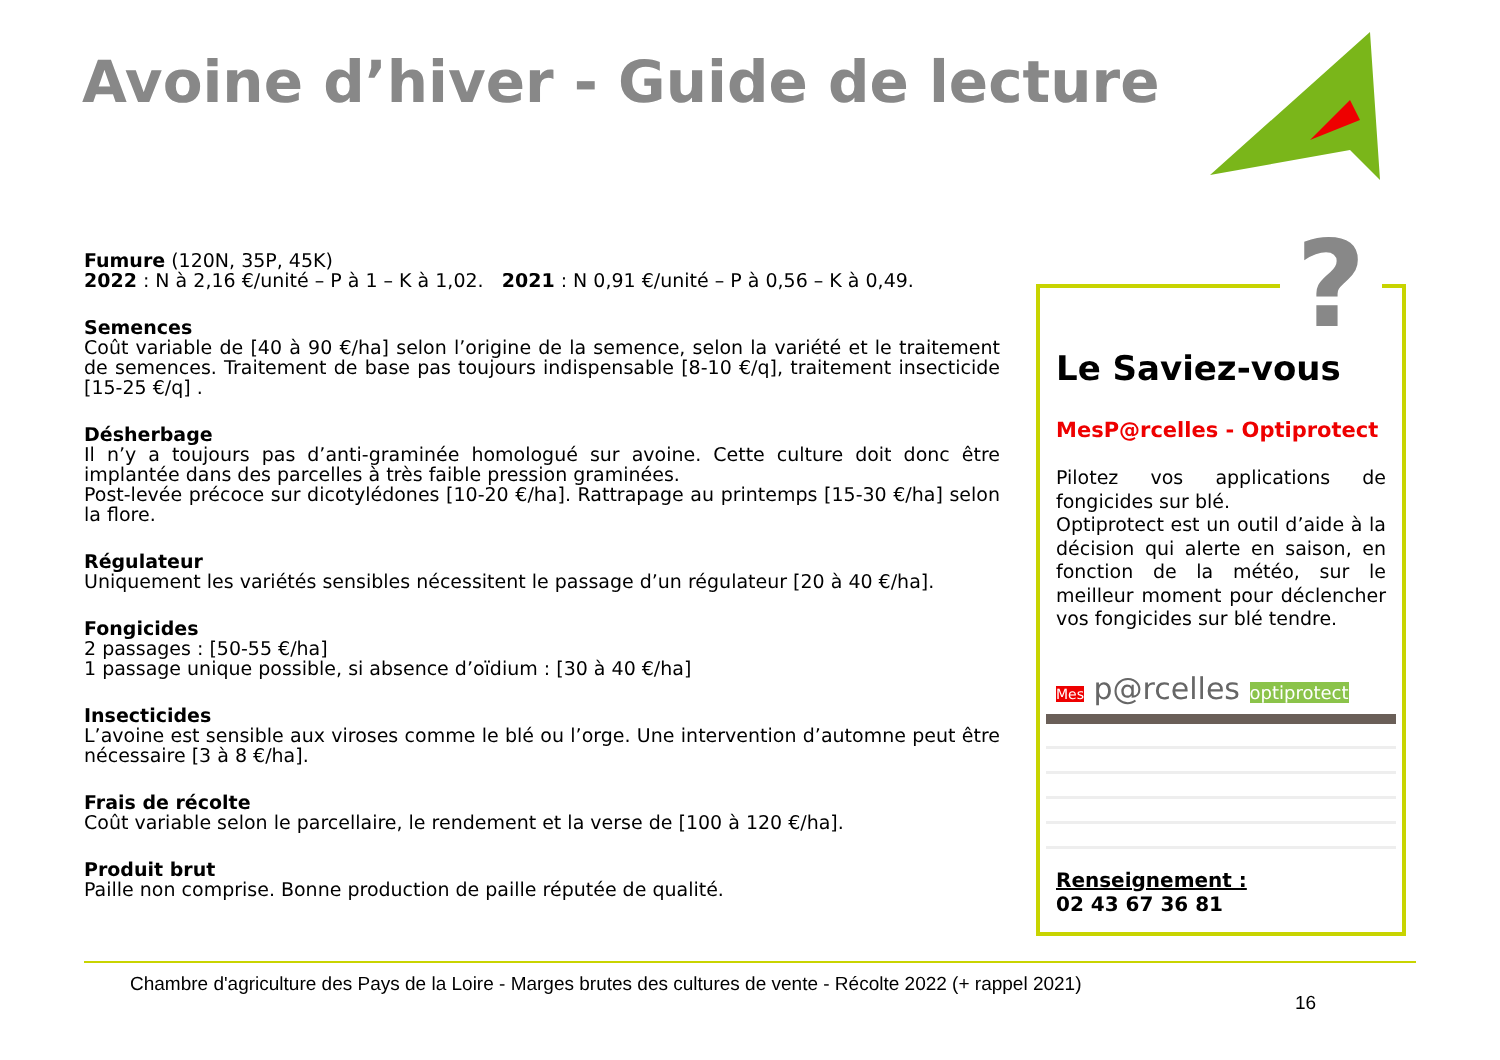Avoine d’hiver - Guide de lecture
Fumure (120N, 35P, 45K)
2022 : N à 2,16 €/unité – P à 1 – K à 1,02. 2021 : N 0,91 €/unité – P à 0,56 – K à 0,49.
Semences
Coût variable de [40 à 90 €/ha] selon l’origine de la semence, selon la variété et le traitement de semences. Traitement de base pas toujours indispensable [8-10 €/q], traitement insecticide [15-25 €/q] .
Désherbage
Il n’y a toujours pas d’anti-graminée homologué sur avoine. Cette culture doit donc être implantée dans des parcelles à très faible pression graminées.
Post-levée précoce sur dicotylédones [10-20 €/ha]. Rattrapage au printemps [15-30 €/ha] selon la flore.
Régulateur
Uniquement les variétés sensibles nécessitent le passage d’un régulateur [20 à 40 €/ha].
Fongicides
2 passages : [50-55 €/ha]
1 passage unique possible, si absence d’oïdium : [30 à 40 €/ha]
Insecticides
L’avoine est sensible aux viroses comme le blé ou l’orge. Une intervention d’automne peut être nécessaire [3 à 8 €/ha].
Frais de récolte
Coût variable selon le parcellaire, le rendement et la verse de [100 à 120 €/ha].
Produit brut
Paille non comprise. Bonne production de paille réputée de qualité.
Le Saviez-vous
MesP@rcelles - Optiprotect
Pilotez vos applications de fongicides sur blé.
Optiprotect est un outil d’aide à la décision qui alerte en saison, en fonction de la météo, sur le meilleur moment pour déclencher vos fongicides sur blé tendre.
Mes p@rcelles optiprotect
Renseignement :
02 43 67 36 81
?
Chambre d'agriculture des Pays de la Loire - Marges brutes des cultures de vente - Récolte 2022 (+ rappel 2021)
16